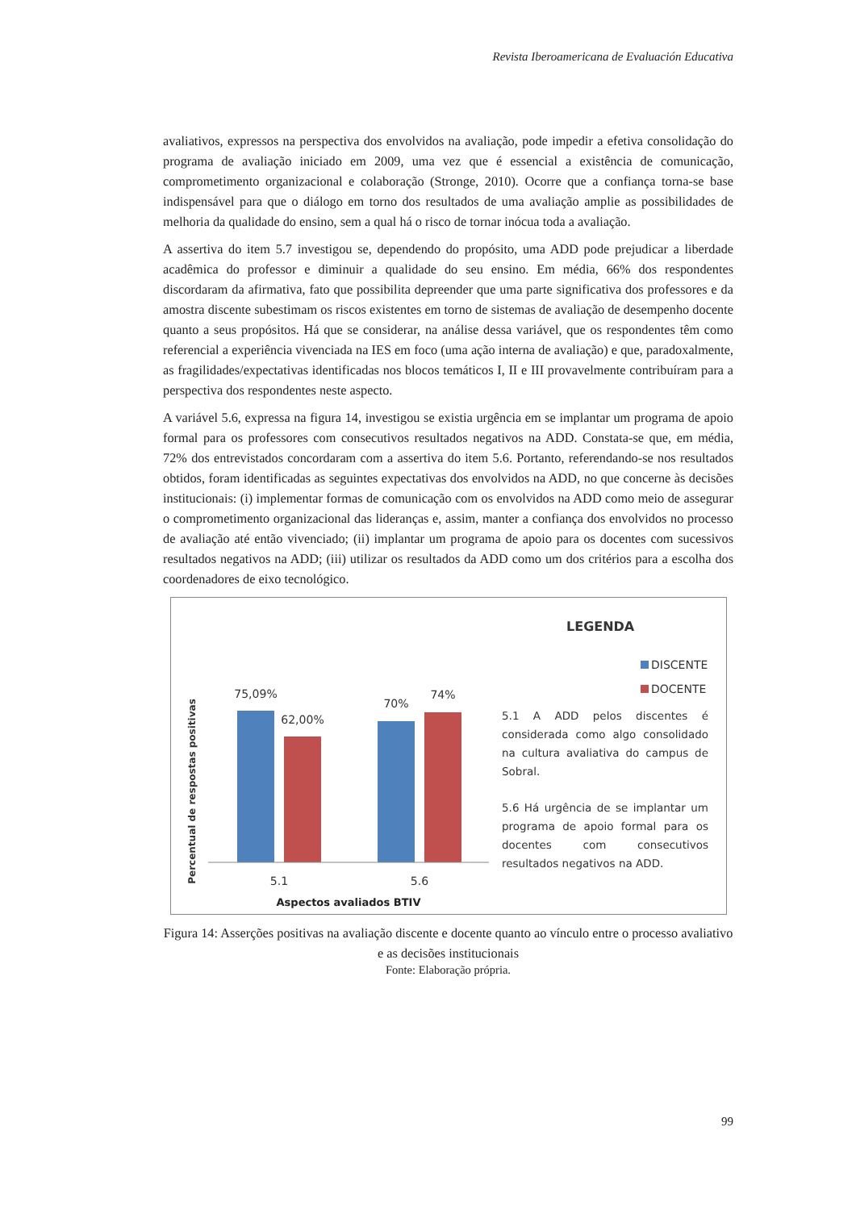Revista Iberoamericana de Evaluación Educativa
avaliativos, expressos na perspectiva dos envolvidos na avaliação, pode impedir a efetiva consolidação do programa de avaliação iniciado em 2009, uma vez que é essencial a existência de comunicação, comprometimento organizacional e colaboração (Stronge, 2010). Ocorre que a confiança torna-se base indispensável para que o diálogo em torno dos resultados de uma avaliação amplie as possibilidades de melhoria da qualidade do ensino, sem a qual há o risco de tornar inócua toda a avaliação.
A assertiva do item 5.7 investigou se, dependendo do propósito, uma ADD pode prejudicar a liberdade acadêmica do professor e diminuir a qualidade do seu ensino. Em média, 66% dos respondentes discordaram da afirmativa, fato que possibilita depreender que uma parte significativa dos professores e da amostra discente subestimam os riscos existentes em torno de sistemas de avaliação de desempenho docente quanto a seus propósitos. Há que se considerar, na análise dessa variável, que os respondentes têm como referencial a experiência vivenciada na IES em foco (uma ação interna de avaliação) e que, paradoxalmente, as fragilidades/expectativas identificadas nos blocos temáticos I, II e III provavelmente contribuíram para a perspectiva dos respondentes neste aspecto.
A variável 5.6, expressa na figura 14, investigou se existia urgência em se implantar um programa de apoio formal para os professores com consecutivos resultados negativos na ADD. Constata-se que, em média, 72% dos entrevistados concordaram com a assertiva do item 5.6. Portanto, referendando-se nos resultados obtidos, foram identificadas as seguintes expectativas dos envolvidos na ADD, no que concerne às decisões institucionais: (i) implementar formas de comunicação com os envolvidos na ADD como meio de assegurar o comprometimento organizacional das lideranças e, assim, manter a confiança dos envolvidos no processo de avaliação até então vivenciado; (ii) implantar um programa de apoio para os docentes com sucessivos resultados negativos na ADD; (iii) utilizar os resultados da ADD como um dos critérios para a escolha dos coordenadores de eixo tecnológico.
Percentual de respostas positivas
75,09%
62,00%
70%
74%
5.1
5.6
Aspectos avaliados BTIV
LEGENDA
DISCENTE
DOCENTE
5.1 A ADD pelos discentes é considerada como algo consolidado na cultura avaliativa do campus de Sobral.
5.6 Há urgência de se implantar um programa de apoio formal para os docentes com consecutivos resultados negativos na ADD.
Figura 14: Asserções positivas na avaliação discente e docente quanto ao vínculo entre o processo avaliativo e as decisões institucionais
Fonte: Elaboração própria.
99